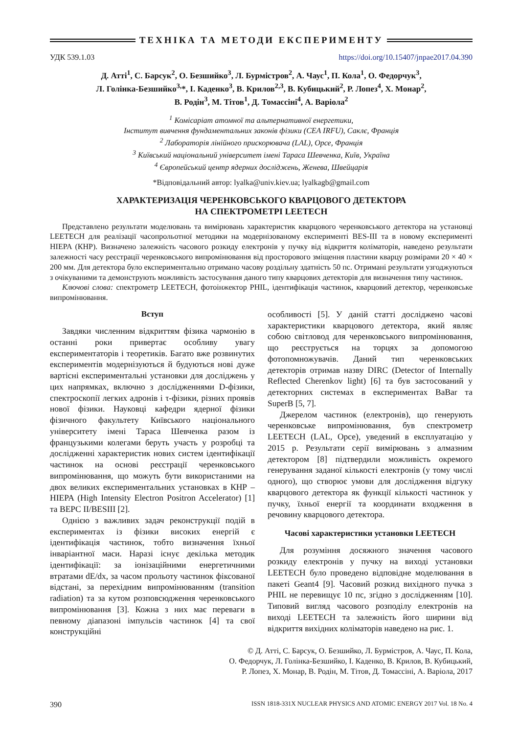ТЕХНІКА ТА МЕТОДИ ЕКСПЕРИМЕНТУ
УДК 539.1.03 https://doi.org/10.15407/jnpae2017.04.390
Д. Атті<sup>1</sup>, С. Барсук<sup>2</sup>, О. Безшийко<sup>3</sup>, Л. Бурмістров<sup>2</sup>, А. Чаус<sup>1</sup>, П. Кола<sup>1</sup>, О. Федорчук<sup>3</sup>,
Л. Голінка-Безшийко<sup>3,</sup>*, І. Каденко<sup>3</sup>, В. Крилов<sup>2,3</sup>, В. Кубицький<sup>2</sup>, Р. Лопез<sup>4</sup>, Х. Монар<sup>2</sup>,
В. Родін<sup>3</sup>, М. Тітов<sup>1</sup>, Д. Томассіні<sup>4</sup>, А. Варіола<sup>2</sup>
<sup>1</sup> Комісаріат атомної та альтернативної енергетики,
Інститут вивчення фундаментальних законів фізики (CEA IRFU), Саклє, Франція
<sup>2</sup> Лабораторія лінійного прискорювача (LAL), Орсе, Франція
<sup>3</sup> Київський національний університет імені Тараса Шевченка, Київ, Україна
<sup>4</sup> Європейський центр ядерних досліджень, Женева, Швейцарія
*Відповідальний автор: lyalka@univ.kiev.ua; lyalkagb@gmail.com
ХАРАКТЕРИЗАЦІЯ ЧЕРЕНКОВСЬКОГО КВАРЦОВОГО ДЕТЕКТОРА
НА СПЕКТРОМЕТРІ LEETECH
Представлено результати моделювань та вимірювань характеристик кварцового черенковського детектора на установці LEETECH для реалізації часопрольотної методики на модернізованому експерименті BES-III та в новому експерименті HIEPA (КНР). Визначено залежність часового розкиду електронів у пучку від відкриття коліматорів, наведено результати залежності часу реєстрації черенковського випромінювання від просторового зміщення пластини кварцу розмірами 20 × 40 × 200 мм. Для детектора було експериментально отримано часову роздільну здатність 50 пс. Отримані результати узгоджуються з очікуваними та демонструють можливість застосування даного типу кварцових детекторів для визначення типу частинок.
Ключові слова: спектрометр LEETECH, фотоінжектор PHIL, ідентифікація частинок, кварцовий детектор, черенковське випромінювання.
Вступ
Завдяки численним відкриттям фізика чармонію в останні роки привертає особливу увагу експериментаторів і теоретиків. Багато вже розвинутих експериментів модернізуються й будуються нові дуже вартісні експериментальні установки для досліджень у цих напрямках, включно з дослідженнями D-фізики, спектроскопії легких адронів і τ-фізики, різних проявів нової фізики. Науковці кафедри ядерної фізики фізичного факультету Київського національного університету імені Тараса Шевченка разом із французькими колегами беруть участь у розробці та дослідженні характеристик нових систем ідентифікації частинок на основі реєстрації черенковського випромінювання, що можуть бути використаними на двох великих експериментальних установках в КНР – HIEPA (High Intensity Electron Positron Accelerator) [1] та BEPC II/BESIII [2].
Однією з важливих задач реконструкції подій в експериментах із фізики високих енергій є ідентифікація частинок, тобто визначення їхньої інваріантної маси. Наразі існує декілька методик ідентифікації: за іонізаційними енергетичними втратами dE/dx, за часом прольоту частинок фіксованої відстані, за перехідним випромінюванням (transition radiation) та за кутом розповсюдження черенковського випромінювання [3]. Кожна з них має переваги в певному діапазоні імпульсів частинок [4] та свої конструкційні
особливості [5]. У даній статті досліджено часові характеристики кварцового детектора, який являє собою світловод для черенковського випромінювання, що реєструється на торцях за допомогою фотопомножувачів. Даний тип черенковських детекторів отримав назву DIRC (Detector of Internally Reflected Cherenkov light) [6] та був застосований у детекторних системах в експериментах BaBar та SuperB [5, 7].
Джерелом частинок (електронів), що генерують черенковське випромінювання, був спектрометр LEETECH (LAL, Орсе), уведений в експлуатацію у 2015 р. Результати серії вимірювань з алмазним детектором [8] підтвердили можливість окремого генерування заданої кількості електронів (у тому числі одного), що створює умови для дослідження відгуку кварцового детектора як функції кількості частинок у пучку, їхньої енергії та координати входження в речовину кварцового детектора.
Часові характеристики установки LEETECH
Для розуміння досяжного значення часового розкиду електронів у пучку на виході установки LEETECH було проведено відповідне моделювання в пакеті Geant4 [9]. Часовий розкид вихідного пучка з PHIL не перевищує 10 пс, згідно з дослідженням [10]. Типовий вигляд часового розподілу електронів на виході LEETECH та залежність його ширини від відкриття вихідних коліматорів наведено на рис. 1.
© Д. Атті, С. Барсук, О. Безшийко, Л. Бурмістров, А. Чаус, П. Кола,
О. Федорчук, Л. Голінка-Безшийко, І. Каденко, В. Крилов, В. Кубицький,
Р. Лопез, Х. Монар, В. Родін, М. Тітов, Д. Томассіні, А. Варіола, 2017
390 ISSN 1818-331X NUCLEAR PHYSICS AND ATOMIC ENERGY 2017 Vol. 18 No. 4